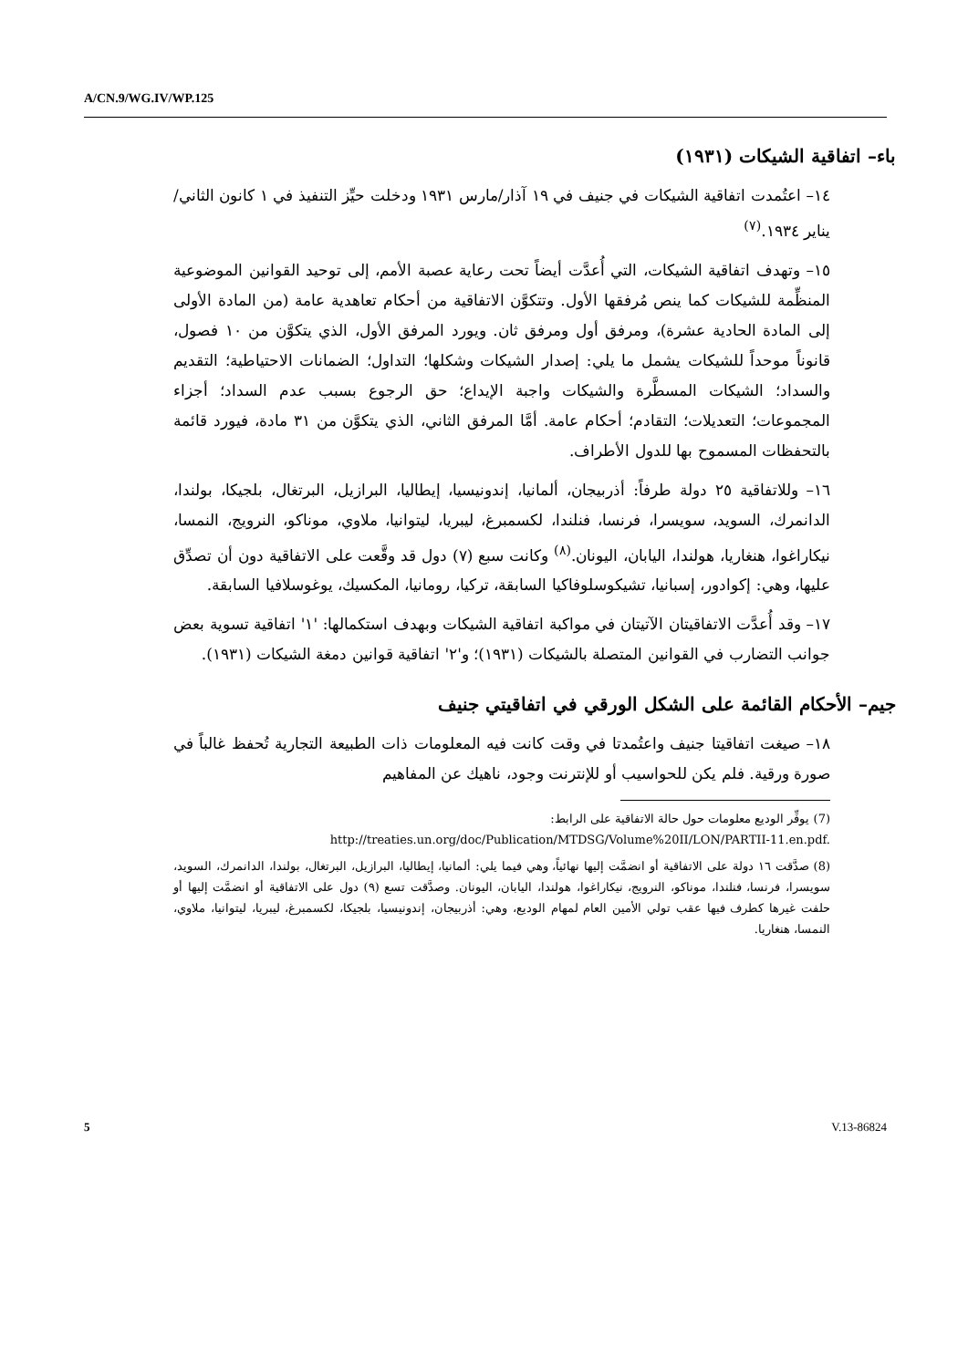A/CN.9/WG.IV/WP.125
باء– اتفاقية الشيكات (١٩٣١)
١٤– اعتُمدت اتفاقية الشيكات في جنيف في ١٩ آذار/مارس ١٩٣١ ودخلت حيِّز التنفيذ في ١ كانون الثاني/يناير ١٩٣٤.<sup>(٧)</sup>
١٥– وتهدف اتفاقية الشيكات، التي أُعدَّت أيضاً تحت رعاية عصبة الأمم، إلى توحيد القوانين الموضوعية المنظِّمة للشيكات كما ينص مُرفقها الأول. وتتكوَّن الاتفاقية من أحكام تعاهدية عامة (من المادة الأولى إلى المادة الحادية عشرة)، ومرفق أول ومرفق ثان. ويورد المرفق الأول، الذي يتكوَّن من ١٠ فصول، قانوناً موحداً للشيكات يشمل ما يلي: إصدار الشيكات وشكلها؛ التداول؛ الضمانات الاحتياطية؛ التقديم والسداد؛ الشيكات المسطَّرة والشيكات واجبة الإيداع؛ حق الرجوع بسبب عدم السداد؛ أجزاء المجموعات؛ التعديلات؛ التقادم؛ أحكام عامة. أمَّا المرفق الثاني، الذي يتكوَّن من ٣١ مادة، فيورد قائمة بالتحفظات المسموح بها للدول الأطراف.
١٦– وللاتفاقية ٢٥ دولة طرفاً: أذربيجان، ألمانيا، إندونيسيا، إيطاليا، البرازيل، البرتغال، بلجيكا، بولندا، الدانمرك، السويد، سويسرا، فرنسا، فنلندا، لكسمبرغ، ليبريا، ليتوانيا، ملاوي، موناكو، النرويج، النمسا، نيكاراغوا، هنغاريا، هولندا، اليابان، اليونان.<sup>(٨)</sup> وكانت سبع (٧) دول قد وقَّعت على الاتفاقية دون أن تصدِّق عليها، وهي: إكوادور، إسبانيا، تشيكوسلوفاكيا السابقة، تركيا، رومانيا، المكسيك، يوغوسلافيا السابقة.
١٧– وقد أُعدَّت الاتفاقيتان الآتيتان في مواكبة اتفاقية الشيكات وبهدف استكمالها: '١' اتفاقية تسوية بعض جوانب التضارب في القوانين المتصلة بالشيكات (١٩٣١)؛ و'٢' اتفاقية قوانين دمغة الشيكات (١٩٣١).
جيم– الأحكام القائمة على الشكل الورقي في اتفاقيتي جنيف
١٨– صيغت اتفاقيتا جنيف واعتُمدتا في وقت كانت فيه المعلومات ذات الطبيعة التجارية تُحفظ غالباً في صورة ورقية. فلم يكن للحواسيب أو للإنترنت وجود، ناهيك عن المفاهيم
(7) يوفِّر الوديع معلومات حول حالة الاتفاقية على الرابط:
http://treaties.un.org/doc/Publication/MTDSG/Volume%20II/LON/PARTII-11.en.pdf.
(8) صدَّقت ١٦ دولة على الاتفاقية أو انضمَّت إليها نهائياً، وهي فيما يلي: ألمانيا، إيطاليا، البرازيل، البرتغال، بولندا، الدانمرك، السويد، سويسرا، فرنسا، فنلندا، موناكو، النرويج، نيكاراغوا، هولندا، اليابان، اليونان. وصدَّقت تسع (٩) دول على الاتفاقية أو انضمَّت إليها أو حلفت غيرها كطرف فيها عقب تولي الأمين العام لمهام الوديع، وهي: أذربيجان، إندونيسيا، بلجيكا، لكسمبرغ، ليبريا، ليتوانيا، ملاوي، النمسا، هنغاريا.
5 V.13-86824